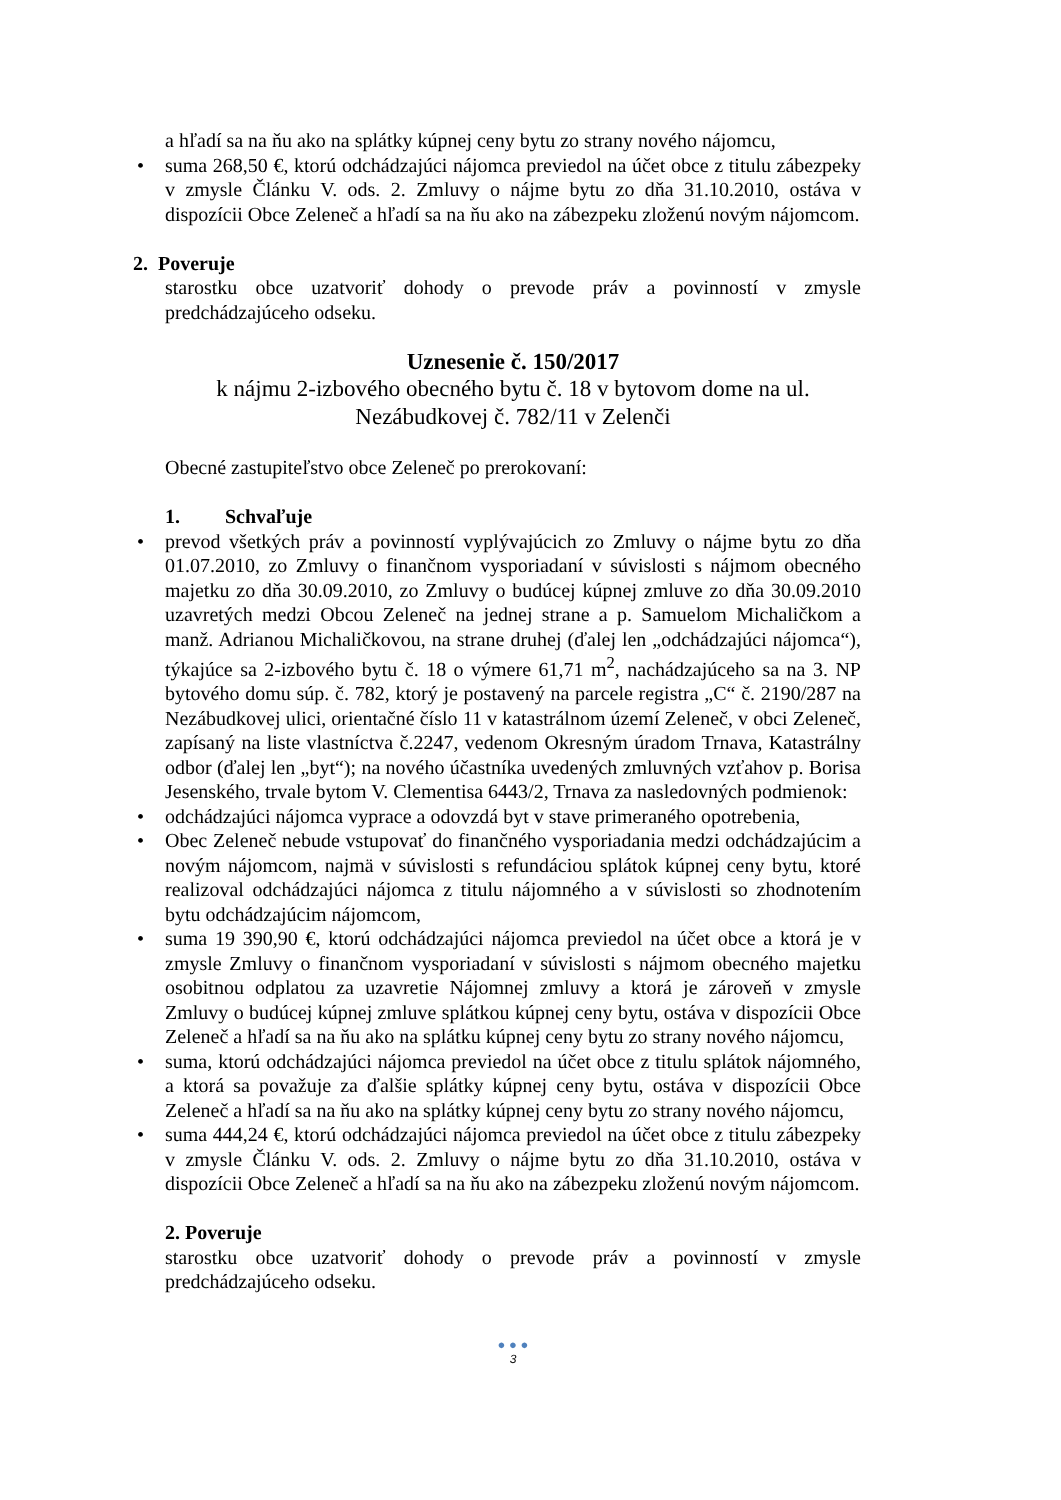a hľadí sa na ňu ako na splátky kúpnej ceny bytu zo strany nového nájomcu,
• suma 268,50 €, ktorú odchádzajúci nájomca previedol na účet obce z titulu zábezpeky v zmysle Článku V. ods. 2. Zmluvy o nájme bytu zo dňa 31.10.2010, ostáva v dispozícii Obce Zeleneč a hľadí sa na ňu ako na zábezpeku zloženú novým nájomcom.
2. Poveruje
starostku obce uzatvoriť dohody o prevode práv a povinností v zmysle predchádzajúceho odseku.
Uznesenie č. 150/2017
k nájmu 2-izbového obecného bytu č. 18 v bytovom dome na ul.
Nezábudkovej č. 782/11 v Zelenči
Obecné zastupiteľstvo obce Zeleneč po prerokovaní:
1. Schvaľuje
• prevod všetkých práv a povinností vyplývajúcich zo Zmluvy o nájme bytu zo dňa 01.07.2010, zo Zmluvy o finančnom vysporiadaní v súvislosti s nájmom obecného majetku zo dňa 30.09.2010, zo Zmluvy o budúcej kúpnej zmluve zo dňa 30.09.2010 uzavretých medzi Obcou Zeleneč na jednej strane a p. Samuelom Michaličkom a manž. Adrianou Michaličkovou, na strane druhej (ďalej len „odchádzajúci nájomca“), týkajúce sa 2-izbového bytu č. 18 o výmere 61,71 m<sup>2</sup>, nachádzajúceho sa na 3. NP bytového domu súp. č. 782, ktorý je postavený na parcele registra „C“ č. 2190/287 na Nezábudkovej ulici, orientačné číslo 11 v katastrálnom území Zeleneč, v obci Zeleneč, zapísaný na liste vlastníctva č.2247, vedenom Okresným úradom Trnava, Katastrálny odbor (ďalej len „byt“); na nového účastníka uvedených zmluvných vzťahov p. Borisa Jesenského, trvale bytom V. Clementisa 6443/2, Trnava za nasledovných podmienok:
• odchádzajúci nájomca vyprace a odovzdá byt v stave primeraného opotrebenia,
• Obec Zeleneč nebude vstupovať do finančného vysporiadania medzi odchádzajúcim a novým nájomcom, najmä v súvislosti s refundáciou splátok kúpnej ceny bytu, ktoré realizoval odchádzajúci nájomca z titulu nájomného a v súvislosti so zhodnotením bytu odchádzajúcim nájomcom,
• suma 19 390,90 €, ktorú odchádzajúci nájomca previedol na účet obce a ktorá je v zmysle Zmluvy o finančnom vysporiadaní v súvislosti s nájmom obecného majetku osobitnou odplatou za uzavretie Nájomnej zmluvy a ktorá je zároveň v zmysle Zmluvy o budúcej kúpnej zmluve splátkou kúpnej ceny bytu, ostáva v dispozícii Obce Zeleneč a hľadí sa na ňu ako na splátku kúpnej ceny bytu zo strany nového nájomcu,
• suma, ktorú odchádzajúci nájomca previedol na účet obce z titulu splátok nájomného, a ktorá sa považuje za ďalšie splátky kúpnej ceny bytu, ostáva v dispozícii Obce Zeleneč a hľadí sa na ňu ako na splátky kúpnej ceny bytu zo strany nového nájomcu,
• suma 444,24 €, ktorú odchádzajúci nájomca previedol na účet obce z titulu zábezpeky v zmysle Článku V. ods. 2. Zmluvy o nájme bytu zo dňa 31.10.2010, ostáva v dispozícii Obce Zeleneč a hľadí sa na ňu ako na zábezpeku zloženú novým nájomcom.
2. Poveruje
starostku obce uzatvoriť dohody o prevode práv a povinností v zmysle predchádzajúceho odseku.
● ● ●
3